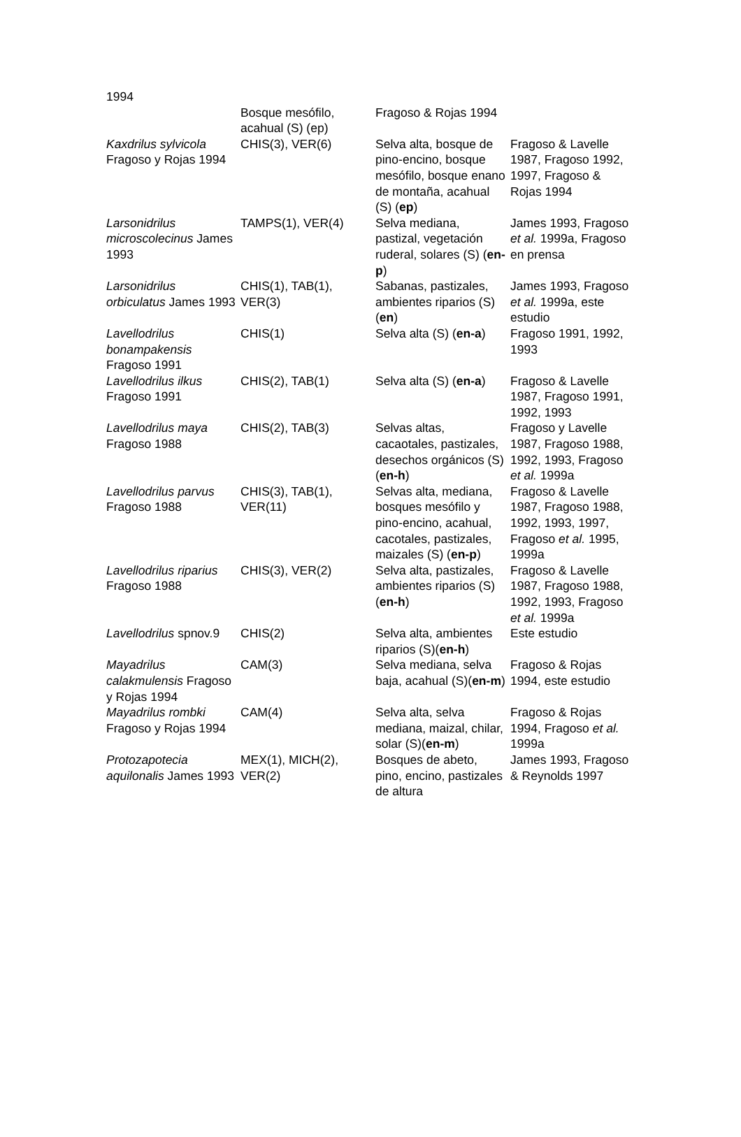| 1994 | | | |
| | Bosque mesófilo, acahual (S) (ep) | Fragoso & Rojas 1994 | |
| Kaxdrilus sylvicola Fragoso y Rojas 1994 | CHIS(3), VER(6) | Selva alta, bosque de pino-encino, bosque mesófilo, bosque enano de montaña, acahual (S) ( ep ) | Fragoso & Lavelle 1987, Fragoso 1992, 1997, Fragoso & Rojas 1994 |
| Larsonidrilus microscolecinus James 1993 | TAMPS(1), VER(4) | Selva mediana, pastizal, vegetación ruderal, solares (S) ( en-p ) | James 1993, Fragoso et al. 1999a, Fragoso en prensa |
| Larsonidrilus orbiculatus James 1993 | CHIS(1), TAB(1), VER(3) | Sabanas, pastizales, ambientes riparios (S) ( en ) | James 1993, Fragoso et al. 1999a, este estudio |
| Lavellodrilus bonampakensis Fragoso 1991 | CHIS(1) | Selva alta (S) ( en-a ) | Fragoso 1991, 1992, 1993 |
| Lavellodrilus ilkus Fragoso 1991 | CHIS(2), TAB(1) | Selva alta (S) ( en-a ) | Fragoso & Lavelle 1987, Fragoso 1991, 1992, 1993 |
| Lavellodrilus maya Fragoso 1988 | CHIS(2), TAB(3) | Selvas altas, cacaotales, pastizales, desechos orgánicos (S) ( en-h ) | Fragoso y Lavelle 1987, Fragoso 1988, 1992, 1993, Fragoso et al. 1999a |
| Lavellodrilus parvus Fragoso 1988 | CHIS(3), TAB(1), VER(11) | Selvas alta, mediana, bosques mesófilo y pino-encino, acahual, cacotales, pastizales, maizales (S) ( en-p ) | Fragoso & Lavelle 1987, Fragoso 1988, 1992, 1993, 1997, Fragoso et al. 1995, 1999a |
| Lavellodrilus riparius Fragoso 1988 | CHIS(3), VER(2) | Selva alta, pastizales, ambientes riparios (S)( en-h ) | Fragoso & Lavelle 1987, Fragoso 1988, 1992, 1993, Fragoso et al. 1999a |
| Lavellodrilus spnov.9 | CHIS(2) | Selva alta, ambientes riparios (S)( en-h ) | Este estudio |
| Mayadrilus calakmulensis Fragoso y Rojas 1994 | CAM(3) | Selva mediana, selva baja, acahual (S)( en-m ) | Fragoso & Rojas 1994, este estudio |
| Mayadrilus rombki Fragoso y Rojas 1994 | CAM(4) | Selva alta, selva mediana, maizal, chilar, solar (S)( en-m ) | Fragoso & Rojas 1994, Fragoso et al. 1999a |
| Protozapotecia aquilonalis James 1993 | MEX(1), MICH(2), VER(2) | Bosques de abeto, pino, encino, pastizales de altura | James 1993, Fragoso & Reynolds 1997 |